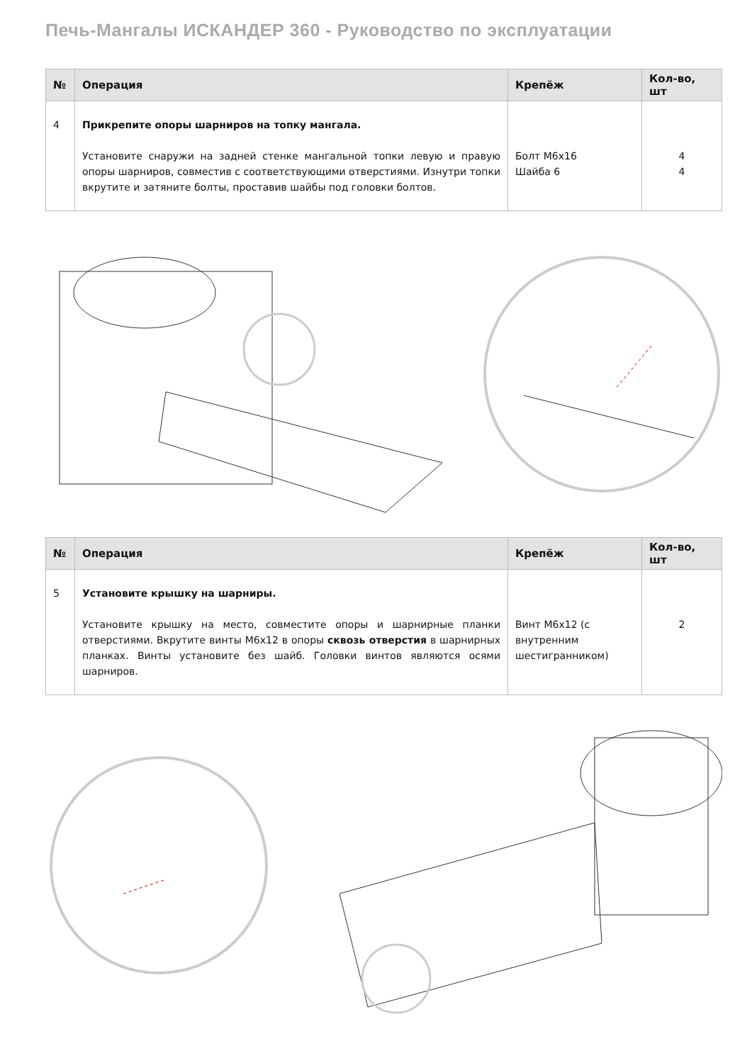Печь-Мангалы ИСКАНДЕР 360 - Руководство по эксплуатации
| № | Операция | Крепёж | Кол-во, шт |
| --- | --- | --- | --- |
| 4 | Прикрепите опоры шарниров на топку мангала. Установите снаружи на задней стенке мангальной топки левую и правую опоры шарниров, совместив с соответствующими отверстиями. Изнутри топки вкрутите и затяните болты, проставив шайбы под головки болтов. | Болт М6х16 Шайба 6 | 4 4 |
| № | Операция | Крепёж | Кол-во, шт |
| --- | --- | --- | --- |
| 5 | Установите крышку на шарниры. Установите крышку на место, совместите опоры и шарнирные планки отверстиями. Вкрутите винты М6х12 в опоры сквозь отверстия в шарнирных планках. Винты установите без шайб. Головки винтов являются осями шарниров. | Винт М6х12 (с внутренним шестигранником) | 2 |